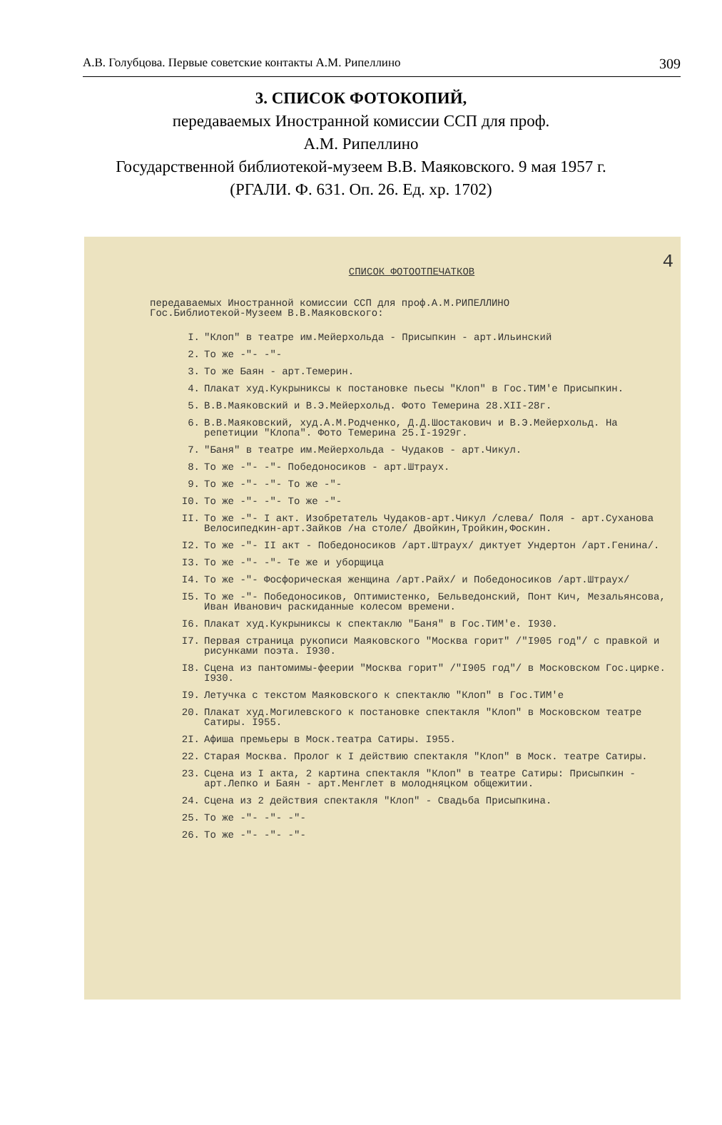А.В. Голубцова. Первые советские контакты А.М. Рипеллино 309
3. СПИСОК ФОТОКОПИЙ,
передаваемых Иностранной комиссии ССП для проф.
А.М. Рипеллино
Государственной библиотекой-музеем В.В. Маяковского. 9 мая 1957 г.
(РГАЛИ. Ф. 631. Оп. 26. Ед. хр. 1702)
4
СПИСОК ФОТООТПЕЧАТКОВ
передаваемых Иностранной комиссии ССП для проф.А.М.РИПЕЛЛИНО
Гос.Библиотекой-Музеем В.В.Маяковского:
I. "Клоп" в театре им.Мейерхольда - Присыпкин - арт.Ильинский
2. То же -"- -"-
3. То же Баян - арт.Темерин.
4. Плакат худ.Кукрыниксы к постановке пьесы "Клоп" в Гос.ТИМ'е Присыпкин.
5. В.В.Маяковский и В.Э.Мейерхольд. Фото Темерина 28.XII-28г.
6. В.В.Маяковский, худ.А.М.Родченко, Д.Д.Шостакович и В.Э.Мейерхольд. На репетиции "Клопа". Фото Темерина 25.I-1929г.
7. "Баня" в театре им.Мейерхольда - Чудаков - арт.Чикул.
8. То же -"- -"- Победоносиков - арт.Штраух.
9. То же -"- -"- То же -"-
I0. То же -"- -"- То же -"-
II. То же -"- I акт. Изобретатель Чудаков-арт.Чикул /слева/ Поля - арт.Суханова Велосипедкин-арт.Зайков /на столе/ Двойкин,Тройкин,Фоскин.
I2. То же -"- II акт - Победоносиков /арт.Штраух/ диктует Ундертон /арт.Генина/.
I3. То же -"- -"- Те же и уборщица
I4. То же -"- Фосфорическая женщина /арт.Райх/ и Победоносиков /арт.Штраух/
I5. То же -"- Победоносиков, Оптимистенко, Бельведонский, Понт Кич, Мезальянсова, Иван Иванович раскиданные колесом времени.
I6. Плакат худ.Кукрыниксы к спектаклю "Баня" в Гос.ТИМ'е. I930.
I7. Первая страница рукописи Маяковского "Москва горит" /"I905 год"/ с правкой и рисунками поэта. I930.
I8. Сцена из пантомимы-феерии "Москва горит" /"I905 год"/ в Московском Гос.цирке. I930.
I9. Летучка с текстом Маяковского к спектаклю "Клоп" в Гос.ТИМ'е
20. Плакат худ.Могилевского к постановке спектакля "Клоп" в Московском театре Сатиры. I955.
2I. Афиша премьеры в Моск.театра Сатиры. I955.
22. Старая Москва. Пролог к I действию спектакля "Клоп" в Моск. театре Сатиры.
23. Сцена из I акта, 2 картина спектакля "Клоп" в театре Сатиры: Присыпкин - арт.Лепко и Баян - арт.Менглет в молодняцком общежитии.
24. Сцена из 2 действия спектакля "Клоп" - Свадьба Присыпкина.
25. То же -"- -"- -"-
26. То же -"- -"- -"-